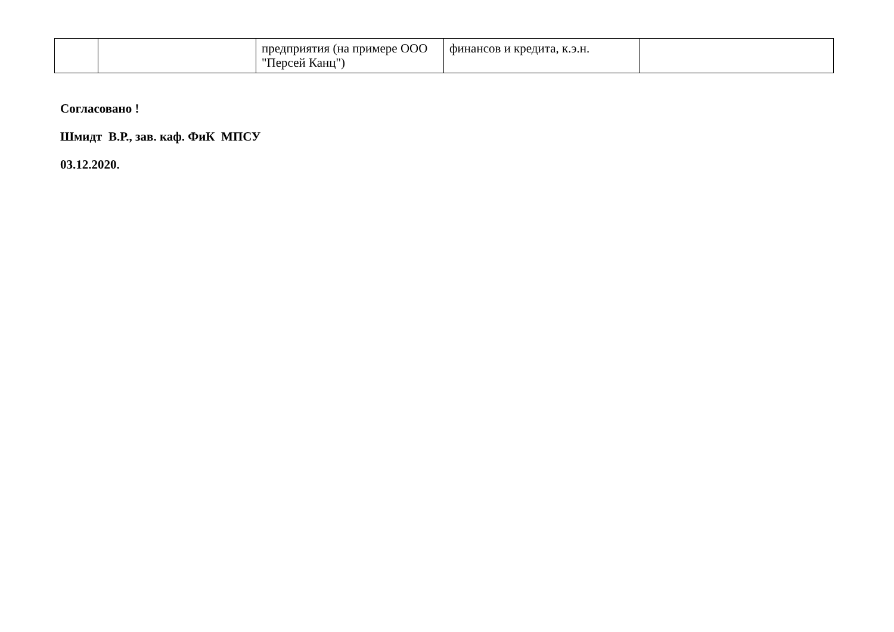| | | предприятия (на примере ООО "Персей Канц") | финансов и кредита, к.э.н. | |
Согласовано !
Шмидт В.Р., зав. каф. ФиК МПСУ
03.12.2020.